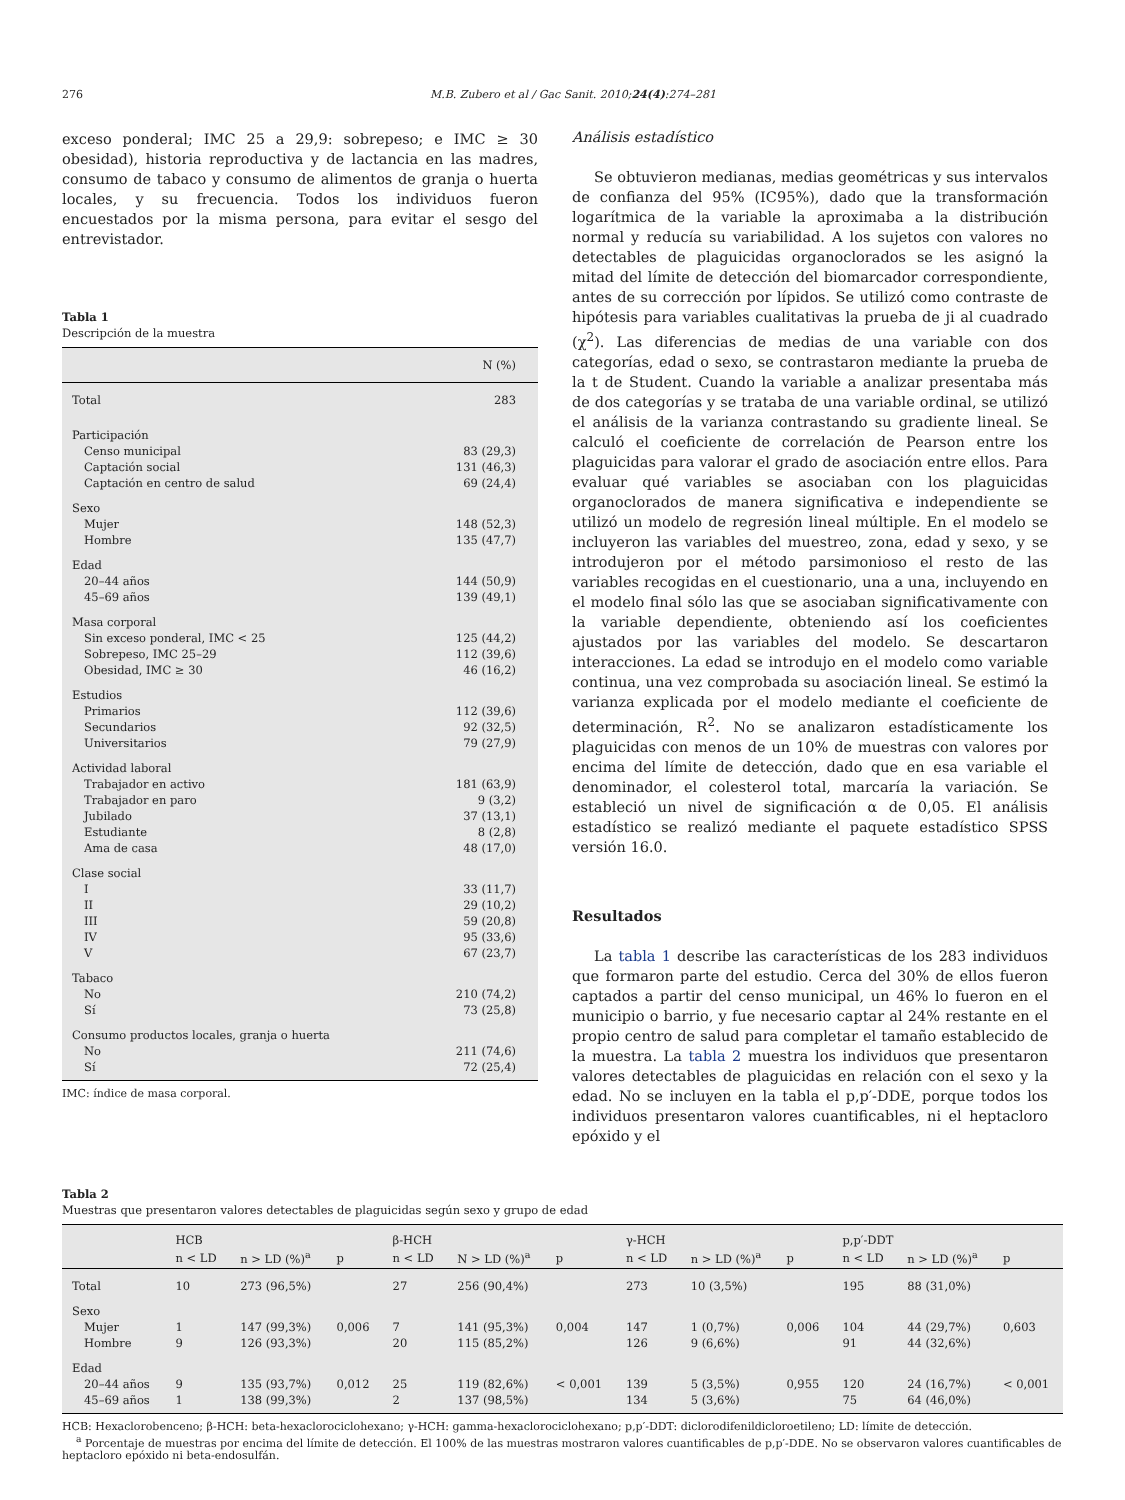276 M.B. Zubero et al / Gac Sanit. 2010;24(4):274–281
exceso ponderal; IMC 25 a 29,9: sobrepeso; e IMC ≥ 30 obesidad), historia reproductiva y de lactancia en las madres, consumo de tabaco y consumo de alimentos de granja o huerta locales, y su frecuencia. Todos los individuos fueron encuestados por la misma persona, para evitar el sesgo del entrevistador.
Tabla 1
Descripción de la muestra
| | N (%) |
| --- | --- |
| Total | 283 |
| Participación | |
| Censo municipal | 83 (29,3) |
| Captación social | 131 (46,3) |
| Captación en centro de salud | 69 (24,4) |
| Sexo | |
| Mujer | 148 (52,3) |
| Hombre | 135 (47,7) |
| Edad | |
| 20–44 años | 144 (50,9) |
| 45–69 años | 139 (49,1) |
| Masa corporal | |
| Sin exceso ponderal, IMC < 25 | 125 (44,2) |
| Sobrepeso, IMC 25–29 | 112 (39,6) |
| Obesidad, IMC ≥ 30 | 46 (16,2) |
| Estudios | |
| Primarios | 112 (39,6) |
| Secundarios | 92 (32,5) |
| Universitarios | 79 (27,9) |
| Actividad laboral | |
| Trabajador en activo | 181 (63,9) |
| Trabajador en paro | 9 (3,2) |
| Jubilado | 37 (13,1) |
| Estudiante | 8 (2,8) |
| Ama de casa | 48 (17,0) |
| Clase social | |
| I | 33 (11,7) |
| II | 29 (10,2) |
| III | 59 (20,8) |
| IV | 95 (33,6) |
| V | 67 (23,7) |
| Tabaco | |
| No | 210 (74,2) |
| Sí | 73 (25,8) |
| Consumo productos locales, granja o huerta | |
| No | 211 (74,6) |
| Sí | 72 (25,4) |
IMC: índice de masa corporal.
Análisis estadístico
Se obtuvieron medianas, medias geométricas y sus intervalos de confianza del 95% (IC95%), dado que la transformación logarítmica de la variable la aproximaba a la distribución normal y reducía su variabilidad. A los sujetos con valores no detectables de plaguicidas organoclorados se les asignó la mitad del límite de detección del biomarcador correspondiente, antes de su corrección por lípidos. Se utilizó como contraste de hipótesis para variables cualitativas la prueba de ji al cuadrado (χ<sup>2</sup>). Las diferencias de medias de una variable con dos categorías, edad o sexo, se contrastaron mediante la prueba de la t de Student. Cuando la variable a analizar presentaba más de dos categorías y se trataba de una variable ordinal, se utilizó el análisis de la varianza contrastando su gradiente lineal. Se calculó el coeficiente de correlación de Pearson entre los plaguicidas para valorar el grado de asociación entre ellos. Para evaluar qué variables se asociaban con los plaguicidas organoclorados de manera significativa e independiente se utilizó un modelo de regresión lineal múltiple. En el modelo se incluyeron las variables del muestreo, zona, edad y sexo, y se introdujeron por el método parsimonioso el resto de las variables recogidas en el cuestionario, una a una, incluyendo en el modelo final sólo las que se asociaban significativamente con la variable dependiente, obteniendo así los coeficientes ajustados por las variables del modelo. Se descartaron interacciones. La edad se introdujo en el modelo como variable continua, una vez comprobada su asociación lineal. Se estimó la varianza explicada por el modelo mediante el coeficiente de determinación, R<sup>2</sup>. No se analizaron estadísticamente los plaguicidas con menos de un 10% de muestras con valores por encima del límite de detección, dado que en esa variable el denominador, el colesterol total, marcaría la variación. Se estableció un nivel de significación α de 0,05. El análisis estadístico se realizó mediante el paquete estadístico SPSS versión 16.0.
Resultados
La tabla 1 describe las características de los 283 individuos que formaron parte del estudio. Cerca del 30% de ellos fueron captados a partir del censo municipal, un 46% lo fueron en el municipio o barrio, y fue necesario captar al 24% restante en el propio centro de salud para completar el tamaño establecido de la muestra. La tabla 2 muestra los individuos que presentaron valores detectables de plaguicidas en relación con el sexo y la edad. No se incluyen en la tabla el p,p′-DDE, porque todos los individuos presentaron valores cuantificables, ni el heptacloro epóxido y el
Tabla 2
Muestras que presentaron valores detectables de plaguicidas según sexo y grupo de edad
| | HCB | | | β-HCH | | | γ-HCH | | | p,p′-DDT | | |
| --- | --- | --- | --- | --- | --- | --- | --- | --- | --- | --- | --- | --- |
| | n < LD | n > LD (%)<sup>a</sup> | p | n < LD | N > LD (%)<sup>a</sup> | p | n < LD | n > LD (%)<sup>a</sup> | p | n < LD | n > LD (%)<sup>a</sup> | p |
| Total | 10 | 273 (96,5%) | | 27 | 256 (90,4%) | | 273 | 10 (3,5%) | | 195 | 88 (31,0%) | |
| Sexo | | | | | | | | | | | | |
| Mujer | 1 | 147 (99,3%) | 0,006 | 7 | 141 (95,3%) | 0,004 | 147 | 1 (0,7%) | 0,006 | 104 | 44 (29,7%) | 0,603 |
| Hombre | 9 | 126 (93,3%) | | 20 | 115 (85,2%) | | 126 | 9 (6,6%) | | 91 | 44 (32,6%) | |
| Edad | | | | | | | | | | | | |
| 20–44 años | 9 | 135 (93,7%) | 0,012 | 25 | 119 (82,6%) | < 0,001 | 139 | 5 (3,5%) | 0,955 | 120 | 24 (16,7%) | < 0,001 |
| 45–69 años | 1 | 138 (99,3%) | | 2 | 137 (98,5%) | | 134 | 5 (3,6%) | | 75 | 64 (46,0%) | |
HCB: Hexaclorobenceno; β-HCH: beta-hexaclorociclohexano; γ-HCH: gamma-hexaclorociclohexano; p,p′-DDT: diclorodifenildicloroetileno; LD: límite de detección.
<sup>a</sup> Porcentaje de muestras por encima del límite de detección. El 100% de las muestras mostraron valores cuantificables de p,p′-DDE. No se observaron valores cuantificables de heptacloro epóxido ni beta-endosulfán.